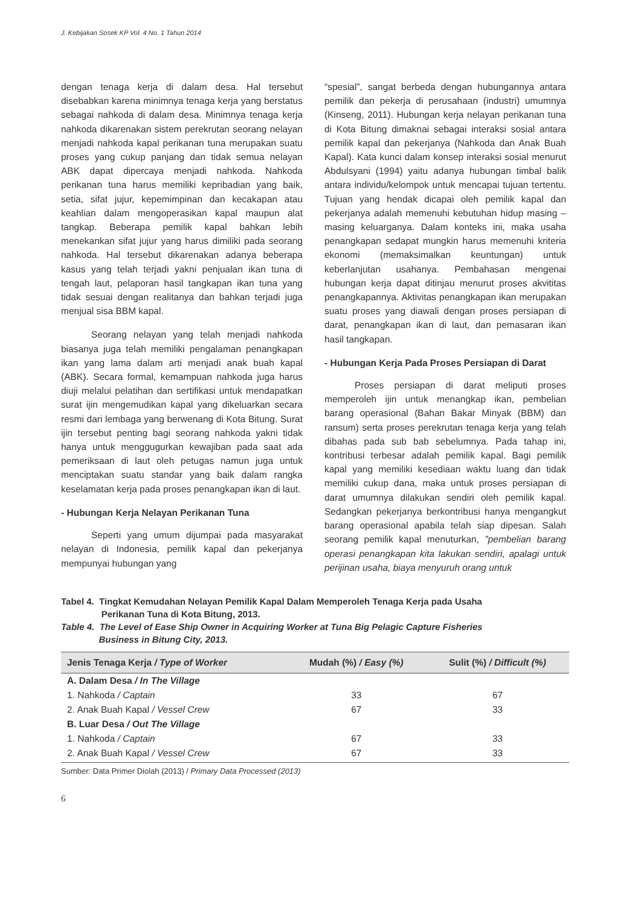J. Kebijakan Sosek KP Vol. 4 No. 1 Tahun 2014
dengan tenaga kerja di dalam desa. Hal tersebut disebabkan karena minimnya tenaga kerja yang berstatus sebagai nahkoda di dalam desa. Minimnya tenaga kerja nahkoda dikarenakan sistem perekrutan seorang nelayan menjadi nahkoda kapal perikanan tuna merupakan suatu proses yang cukup panjang dan tidak semua nelayan ABK dapat dipercaya menjadi nahkoda. Nahkoda perikanan tuna harus memiliki kepribadian yang baik, setia, sifat jujur, kepemimpinan dan kecakapan atau keahlian dalam mengoperasikan kapal maupun alat tangkap. Beberapa pemilik kapal bahkan lebih menekankan sifat jujur yang harus dimiliki pada seorang nahkoda. Hal tersebut dikarenakan adanya beberapa kasus yang telah terjadi yakni penjualan ikan tuna di tengah laut, pelaporan hasil tangkapan ikan tuna yang tidak sesuai dengan realitanya dan bahkan terjadi juga menjual sisa BBM kapal.
Seorang nelayan yang telah menjadi nahkoda biasanya juga telah memiliki pengalaman penangkapan ikan yang lama dalam arti menjadi anak buah kapal (ABK). Secara formal, kemampuan nahkoda juga harus diuji melalui pelatihan dan sertifikasi untuk mendapatkan surat ijin mengemudikan kapal yang dikeluarkan secara resmi dari lembaga yang berwenang di Kota Bitung. Surat ijin tersebut penting bagi seorang nahkoda yakni tidak hanya untuk menggugurkan kewajiban pada saat ada pemeriksaan di laut oleh petugas namun juga untuk menciptakan suatu standar yang baik dalam rangka keselamatan kerja pada proses penangkapan ikan di laut.
- Hubungan Kerja Nelayan Perikanan Tuna
Seperti yang umum dijumpai pada masyarakat nelayan di Indonesia, pemilik kapal dan pekerjanya mempunyai hubungan yang
“spesial”, sangat berbeda dengan hubungannya antara pemilik dan pekerja di perusahaan (industri) umumnya (Kinseng, 2011). Hubungan kerja nelayan perikanan tuna di Kota Bitung dimaknai sebagai interaksi sosial antara pemilik kapal dan pekerjanya (Nahkoda dan Anak Buah Kapal). Kata kunci dalam konsep interaksi sosial menurut Abdulsyani (1994) yaitu adanya hubungan timbal balik antara individu/kelompok untuk mencapai tujuan tertentu. Tujuan yang hendak dicapai oleh pemilik kapal dan pekerjanya adalah memenuhi kebutuhan hidup masing – masing keluarganya. Dalam konteks ini, maka usaha penangkapan sedapat mungkin harus memenuhi kriteria ekonomi (memaksimalkan keuntungan) untuk keberlanjutan usahanya. Pembahasan mengenai hubungan kerja dapat ditinjau menurut proses akvititas penangkapannya. Aktivitas penangkapan ikan merupakan suatu proses yang diawali dengan proses persiapan di darat, penangkapan ikan di laut, dan pemasaran ikan hasil tangkapan.
- Hubungan Kerja Pada Proses Persiapan di Darat
Proses persiapan di darat meliputi proses memperoleh ijin untuk menangkap ikan, pembelian barang operasional (Bahan Bakar Minyak (BBM) dan ransum) serta proses perekrutan tenaga kerja yang telah dibahas pada sub bab sebelumnya. Pada tahap ini, kontribusi terbesar adalah pemilik kapal. Bagi pemilik kapal yang memiliki kesediaan waktu luang dan tidak memiliki cukup dana, maka untuk proses persiapan di darat umumnya dilakukan sendiri oleh pemilik kapal. Sedangkan pekerjanya berkontribusi hanya mengangkut barang operasional apabila telah siap dipesan. Salah seorang pemilik kapal menuturkan, ”pembelian barang operasi penangkapan kita lakukan sendiri, apalagi untuk perijinan usaha, biaya menyuruh orang untuk
Tabel 4. Tingkat Kemudahan Nelayan Pemilik Kapal Dalam Memperoleh Tenaga Kerja pada Usaha
Perikanan Tuna di Kota Bitung, 2013.
Table 4. The Level of Ease Ship Owner in Acquiring Worker at Tuna Big Pelagic Capture Fisheries
Business in Bitung City, 2013.
| Jenis Tenaga Kerja / Type of Worker | Mudah (%) / Easy (%) | Sulit (%) / Difficult (%) |
| --- | --- | --- |
| A. Dalam Desa / In The Village | | |
| 1. Nahkoda / Captain | 33 | 67 |
| 2. Anak Buah Kapal / Vessel Crew | 67 | 33 |
| B. Luar Desa / Out The Village | | |
| 1. Nahkoda / Captain | 67 | 33 |
| 2. Anak Buah Kapal / Vessel Crew | 67 | 33 |
Sumber: Data Primer Diolah (2013) / Primary Data Processed (2013)
6